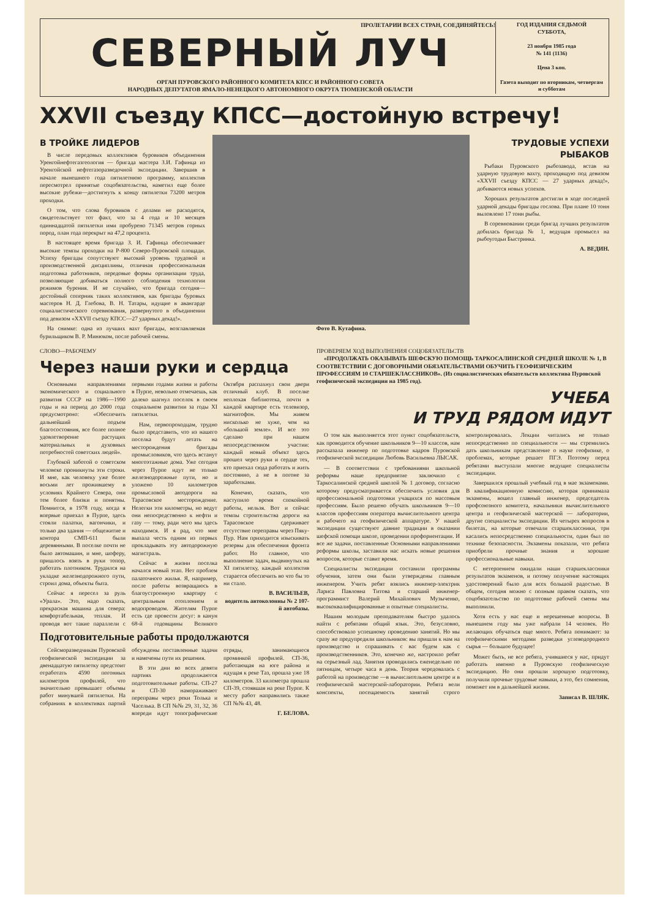ПРОЛЕТАРИИ ВСЕХ СТРАН, СОЕДИНЯЙТЕСЬ!
СЕВЕРНЫЙ ЛУЧ
ОРГАН ПУРОВСКОГО РАЙОННОГО КОМИТЕТА КПСС И РАЙОННОГО СОВЕТА
НАРОДНЫХ ДЕПУТАТОВ ЯМАЛО-НЕНЕЦКОГО АВТОНОМНОГО ОКРУГА ТЮМЕНСКОЙ ОБЛАСТИ
ГОД ИЗДАНИЯ СЕДЬМОЙ
СУББОТА,
23 ноября 1985 года
№ 141 (1136)
Цена 3 коп.
Газета выходит по вторникам, четвергам и субботам
XXVII съезду КПСС—достойную встречу!
В ТРОЙКЕ ЛИДЕРОВ
В числе передовых коллективов буровиков объединения Уренгойнефтегазгеология — бригада мастера З.И. Гафинца из Уренгойской нефтегазоразведочной экспедиции. Завершив в начале нынешнего года пятилетнюю программу, коллектив пересмотрел принятые соцобязательства, наметил еще более высокие рубежи—достигнуть к концу пятилетки 73200 метров проходки.
О том, что слова буровиков с делами не расходятся, свидетельствует тот факт, что за 4 года и 10 месяцев одиннадцатой пятилетки ими пробурено 71345 метров горных пород, план года перекрыт на 47,2 процента.
В настоящее время бригада З. И. Гафинца обеспечивает высокие темпы проходки на Р-800 Северо-Пуровской площади. Успеху бригады сопутствуют высокий уровень трудовой и производственной дисциплины, отличная профессиональная подготовка работников, передовые формы организации труда, позволяющие добиваться полного соблюдения технологии режимов бурения. И не случайно, что бригада сегодня—достойный соперник таких коллективов, как бригады буровых мастеров Н. Д. Глебова, В. Н. Татары, идущие в авангарде социалистического соревнования, развернутого в объединении под девизом «XXVII съезду КПСС—27 ударных декад!».
На снимке: одна из лучших вахт бригады, возглавляемая бурильщиком В. Р. Минюком, после рабочей смены.
Фото В. Кутафина.
ТРУДОВЫЕ УСПЕХИ РЫБАКОВ
Рыбаки Пуровского рыбозавода, встав на ударную трудовую вахту, проходящую под девизом «XXVII съезду КПСС — 27 ударных декад!», добиваются новых успехов.
Хороших результатов достигли в ходе последней ударной декады бригады гослова. При плане 10 тонн выловлено 17 тонн рыбы.
В соревновании среди бригад лучших результатов добилась бригада № 1, ведущая промысел на рыбоугодьи Быстринка.
А. ВЕДИН.
СЛОВО—РАБОЧЕМУ
Через наши руки и сердца
Основными направлениями экономического и социального развития СССР на 1986—1990 годы и на период до 2000 года предусмотрено: «Обеспечить дальнейший подъем благосостояния, все более полное удовлетворение растущих материальных и духовных потребностей советских людей».
Глубокой заботой о советском человеке проникнуты эти строки. И мне, как человеку уже более восьми лет прожившему в условиях Крайнего Севера, они тем более близки и понятны. Помнится, в 1978 году, когда я впервые приехал в Пурпе, здесь стояли палатки, вагончики, и только два здания — общежитие и контора СМП-611 были деревянными. В поселке почти не было автомашин, и мне, шоферу, пришлось взять в руки топор, работать плотником. Трудился на укладке железнодорожного пути, строил дома, объекты быта.
Сейчас я пересел за руль «Урала». Это, надо сказать, прекрасная машина для севера: комфортабельная, теплая. И проводя вот такие параллели с первыми годами жизни и работы в Пурпе, невольно отмечаешь, как далеко шагнул поселок в своем социальном развитии за годы XI пятилетки.
Нам, первопроходцам, трудно было представить, что из нашего поселка будут летать на месторождения бригады промысловиков, что здесь встанут многоэтажные дома. Уже сегодня через Пурпе идут не только железнодорожные пути, но и уложено 10 километров промысловой автодороги на Тарасовское месторождение. Нелегки эти километры, но ведут они непосредственно к нефти и газу — тому, ради чего мы здесь находимся. И я рад, что мне выпала честь одним из первых прокладывать эту автодорожную магистраль.
Сейчас в жизни поселка начался новый этап. Нет проблем палаточного жилья. Я, например, после работы возвращаюсь в благоустроенную квартиру с центральным отоплением и водопроводом. Жителям Пурпе есть где провести досуг: в канун 68-й годовщины Великого Октября распахнул свои двери отличный клуб. В поселке неплохая библиотека, почти в каждой квартире есть телевизор, магнитофон. Мы живем нисколько не хуже, чем на «большой земле». И все это сделано при нашем непосредственном участии: каждый новый объект здесь прошел через руки и сердце тех, кто приехал сюда работать и жить постоянно, а не в погоне за заработками.
Конечно, сказать, что наступило время спокойной работы, нельзя. Вот и сейчас темпы строительства дороги на Тарасовское сдерживает отсутствие переправы через Пяку-Пур. Нам приходится изыскивать резервы для обеспечения фронта работ. Но главное, что выполнение задач, выдвинутых на XI пятилетку, каждый коллектив старается обеспечить во что бы то ни стало.
В. ВАСИЛЬЕВ,
водитель автоколонны № 2 107-й автобазы.
Подготовительные работы продолжаются
Сейсморазведчикам Пуровской геофизической экспедиции за двенадцатую пятилетку предстоит отработать 4590 погонных километров профилей, что значительно превышает объемы работ минувшей пятилетки. На собраниях в коллективах партий обсуждены поставленные задачи и намечены пути их решения.
В эти дни во всех девяти партиях продолжаются подготовительные работы. СП-27 и СП-30 намораживают переправы через реки Толька и Часелька. В СП №№ 29, 31, 32, 36 впереди идут топографические отряды, занимающиеся проминкой профилей. СП-36, работающая на юге района и идущая к реке Таз, прошла уже 18 километров. 33 километра прошла СП-39, стоявшая на реке Пурпе. К месту работ направились также СП №№ 43, 48.
Г. БЕЛОВА.
ПРОВЕРЯЕМ ХОД ВЫПОЛНЕНИЯ СОЦОБЯЗАТЕЛЬСТВ
«ПРОДОЛЖАТЬ ОКАЗЫВАТЬ ШЕФСКУЮ ПОМОЩЬ ТАРКОСАЛИНСКОЙ СРЕДНЕЙ ШКОЛЕ № 1, В СООТВЕТСТВИИ С ДОГОВОРНЫМИ ОБЯЗАТЕЛЬСТВАМИ ОБУЧИТЬ ГЕОФИЗИЧЕСКИМ ПРОФЕССИЯМ 10 СТАРШЕКЛАССНИКОВ». (Из социалистических обязательств коллектива Пуровской геофизической экспедиции на 1985 год).
УЧЕБА
И ТРУД РЯДОМ ИДУТ
О том как выполняется этот пункт соцобязательств, как проводится обучение школьников 9—10 классов, нам рассказала инженер по подготовке кадров Пуровской геофизической экспедиции Любовь Васильевна ЛЫСАК.
— В соответствии с требованиями школьной реформы наше предприятие заключило с Таркосалинской средней школой № 1 договор, согласно которому предусматривается обеспечить условия для профессиональной подготовки учащихся по массовым профессиям. Было решено обучать школьников 9—10 классов профессиям оператора вычислительного центра и рабочего на геофизической аппаратуре. У нашей экспедиции существуют давние традиции в оказании шефской помощи школе, проведении профориентации. И все же задачи, поставленные Основными направлениями реформы школы, заставили нас искать новые решения вопросов, которые ставит время.
Специалисты экспедиции составили программы обучения, затем они были утверждены главным инженером. Учить ребят взялись инженер-электрик Лариса Павловна Титова и старший инженер-программист Валерий Михайлович Музыченко, высококвалифицированные и опытные специалисты.
Нашим молодым преподавателям быстро удалось найти с ребятами общий язык. Это, безусловно, способствовало успешному проведению занятий. Но мы сразу же предупредили школьников: вы пришли к нам на производство и спрашивать с вас будем как с производственников. Это, конечно же, настроило ребят на серьезный лад. Занятия проводились еженедельно по пятницам, четыре часа в день. Теория чередовалась с работой на производстве —в вычислительном центре и в геофизической мастерской-лаборатории. Ребята вели конспекты, посещаемость занятий строго контролировалась. Лекции читались не только непосредственно по специальности — мы стремились дать школьникам представление о науке геофизике, о проблемах, которые решает ПГЭ. Поэтому перед ребятами выступали многие ведущие специалисты экспедиции.
Завершился прошлый учебный год в мае экзаменами. В квалификационную комиссию, которая принимала экзамены, вошел главный инженер, председатель профсоюзного комитета, начальники вычислительного центра и геофизической мастерской — лаборатории, другие специалисты экспедиции. Из четырех вопросов в билетах, на которые отвечали старшеклассники, три касались непосредственно специальности, один был по технике безопасности. Экзамены показали, что ребята приобрели прочные знания и хорошие профессиональные навыки.
С нетерпением ожидали наши старшеклассники результатов экзаменов, и потому получение настоящих удостоверений было для всех большой радостью. В общем, сегодня можно с полным правом сказать, что соцобязательство по подготовке рабочей смены мы выполнили.
Хотя есть у нас еще и нерешенные вопросы. В нынешнем году мы уже набрали 14 человек. Но желающих обучаться еще много. Ребята понимают: за геофизическими методами разведки углеводородного сырья — большое будущее!
Может быть, не все ребята, учившиеся у нас, придут работать именно в Пуровскую геофизическую экспедицию. Но они прошли хорошую подготовку, получили прочные трудовые навыки, а это, без сомнения, поможет им в дальнейшей жизни.
Записал В. ШЛЯК.